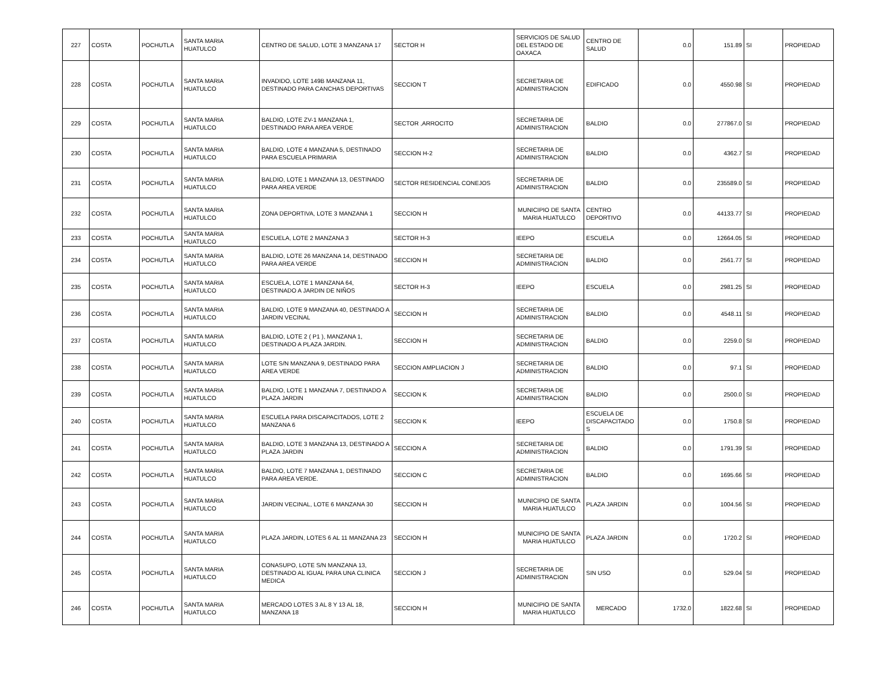| 227 | COSTA | POCHUTLA | SANTA MARIA HUATULCO | CENTRO DE SALUD, LOTE 3 MANZANA 17 | SECTOR H | SERVICIOS DE SALUD DEL ESTADO DE OAXACA | CENTRO DE SALUD | 0.0 | 151.89 | SI | PROPIEDAD |
| 228 | COSTA | POCHUTLA | SANTA MARIA HUATULCO | INVADIDO, LOTE 149B MANZANA 11, DESTINADO PARA CANCHAS DEPORTIVAS | SECCION T | SECRETARIA DE ADMINISTRACION | EDIFICADO | 0.0 | 4550.98 | SI | PROPIEDAD |
| 229 | COSTA | POCHUTLA | SANTA MARIA HUATULCO | BALDIO, LOTE ZV-1 MANZANA 1, DESTINADO PARA AREA VERDE | SECTOR ,ARROCITO | SECRETARIA DE ADMINISTRACION | BALDIO | 0.0 | 277867.0 | SI | PROPIEDAD |
| 230 | COSTA | POCHUTLA | SANTA MARIA HUATULCO | BALDIO, LOTE 4 MANZANA 5, DESTINADO PARA ESCUELA PRIMARIA | SECCION H-2 | SECRETARIA DE ADMINISTRACION | BALDIO | 0.0 | 4362.7 | SI | PROPIEDAD |
| 231 | COSTA | POCHUTLA | SANTA MARIA HUATULCO | BALDIO, LOTE 1 MANZANA 13, DESTINADO PARA AREA VERDE | SECTOR RESIDENCIAL CONEJOS | SECRETARIA DE ADMINISTRACION | BALDIO | 0.0 | 235589.0 | SI | PROPIEDAD |
| 232 | COSTA | POCHUTLA | SANTA MARIA HUATULCO | ZONA DEPORTIVA, LOTE 3 MANZANA 1 | SECCION H | MUNICIPIO DE SANTA MARIA HUATULCO | CENTRO DEPORTIVO | 0.0 | 44133.77 | SI | PROPIEDAD |
| 233 | COSTA | POCHUTLA | SANTA MARIA HUATULCO | ESCUELA, LOTE 2 MANZANA 3 | SECTOR H-3 | IEEPO | ESCUELA | 0.0 | 12664.05 | SI | PROPIEDAD |
| 234 | COSTA | POCHUTLA | SANTA MARIA HUATULCO | BALDIO, LOTE 26 MANZANA 14, DESTINADO PARA AREA VERDE | SECCION H | SECRETARIA DE ADMINISTRACION | BALDIO | 0.0 | 2561.77 | SI | PROPIEDAD |
| 235 | COSTA | POCHUTLA | SANTA MARIA HUATULCO | ESCUELA, LOTE 1 MANZANA 64, DESTINADO A JARDIN DE NIÑOS | SECTOR H-3 | IEEPO | ESCUELA | 0.0 | 2981.25 | SI | PROPIEDAD |
| 236 | COSTA | POCHUTLA | SANTA MARIA HUATULCO | BALDIO, LOTE 9 MANZANA 40, DESTINADO A JARDIN VECINAL | SECCION H | SECRETARIA DE ADMINISTRACION | BALDIO | 0.0 | 4548.11 | SI | PROPIEDAD |
| 237 | COSTA | POCHUTLA | SANTA MARIA HUATULCO | BALDIO, LOTE 2 ( P1 ), MANZANA 1, DESTINADO A PLAZA JARDIN. | SECCION H | SECRETARIA DE ADMINISTRACION | BALDIO | 0.0 | 2259.0 | SI | PROPIEDAD |
| 238 | COSTA | POCHUTLA | SANTA MARIA HUATULCO | LOTE S/N MANZANA 9, DESTINADO PARA AREA VERDE | SECCION AMPLIACION J | SECRETARIA DE ADMINISTRACION | BALDIO | 0.0 | 97.1 | SI | PROPIEDAD |
| 239 | COSTA | POCHUTLA | SANTA MARIA HUATULCO | BALDIO, LOTE 1 MANZANA 7, DESTINADO A PLAZA JARDIN | SECCION K | SECRETARIA DE ADMINISTRACION | BALDIO | 0.0 | 2500.0 | SI | PROPIEDAD |
| 240 | COSTA | POCHUTLA | SANTA MARIA HUATULCO | ESCUELA PARA DISCAPACITADOS, LOTE 2 MANZANA 6 | SECCION K | IEEPO | ESCUELA DE DISCAPACITADO S | 0.0 | 1750.8 | SI | PROPIEDAD |
| 241 | COSTA | POCHUTLA | SANTA MARIA HUATULCO | BALDIO, LOTE 3 MANZANA 13, DESTINADO A PLAZA JARDIN | SECCION A | SECRETARIA DE ADMINISTRACION | BALDIO | 0.0 | 1791.39 | SI | PROPIEDAD |
| 242 | COSTA | POCHUTLA | SANTA MARIA HUATULCO | BALDIO, LOTE 7 MANZANA 1, DESTINADO PARA AREA VERDE. | SECCION C | SECRETARIA DE ADMINISTRACION | BALDIO | 0.0 | 1695.66 | SI | PROPIEDAD |
| 243 | COSTA | POCHUTLA | SANTA MARIA HUATULCO | JARDIN VECINAL, LOTE 6 MANZANA 30 | SECCION H | MUNICIPIO DE SANTA MARIA HUATULCO | PLAZA JARDIN | 0.0 | 1004.56 | SI | PROPIEDAD |
| 244 | COSTA | POCHUTLA | SANTA MARIA HUATULCO | PLAZA JARDIN, LOTES 6 AL 11 MANZANA 23 | SECCION H | MUNICIPIO DE SANTA MARIA HUATULCO | PLAZA JARDIN | 0.0 | 1720.2 | SI | PROPIEDAD |
| 245 | COSTA | POCHUTLA | SANTA MARIA HUATULCO | CONASUPO, LOTE S/N MANZANA 13, DESTINADO AL IGUAL PARA UNA CLINICA MEDICA | SECCION J | SECRETARIA DE ADMINISTRACION | SIN USO | 0.0 | 529.04 | SI | PROPIEDAD |
| 246 | COSTA | POCHUTLA | SANTA MARIA HUATULCO | MERCADO LOTES 3 AL 8 Y 13 AL 18, MANZANA 18 | SECCION H | MUNICIPIO DE SANTA MARIA HUATULCO | MERCADO | 1732.0 | 1822.68 | SI | PROPIEDAD |